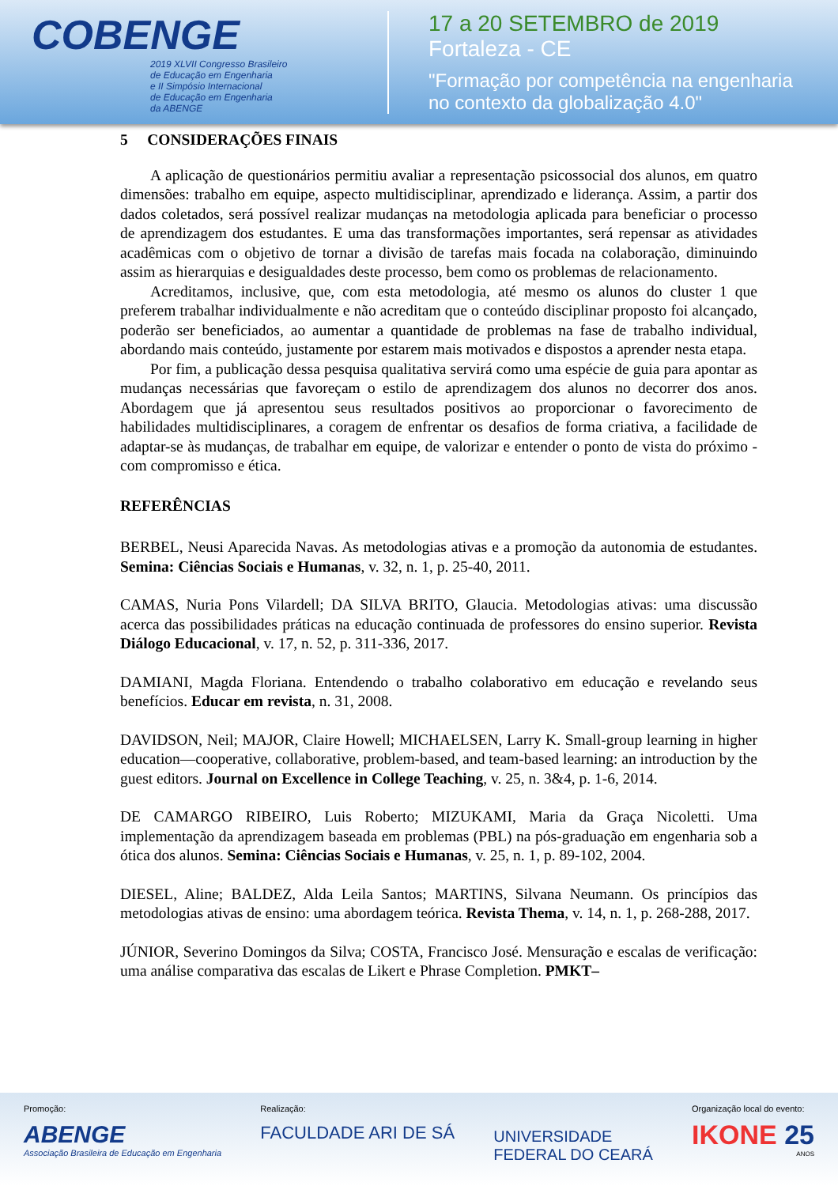COBENGE
2019 XLVII Congresso Brasileiro
de Educação em Engenharia
e II Simpósio Internacional
de Educação em Engenharia
da ABENGE
17 a 20 SETEMBRO de 2019
Fortaleza - CE
"Formação por competência na engenharia
no contexto da globalização 4.0"
5 CONSIDERAÇÕES FINAIS
A aplicação de questionários permitiu avaliar a representação psicossocial dos alunos, em quatro dimensões: trabalho em equipe, aspecto multidisciplinar, aprendizado e liderança. Assim, a partir dos dados coletados, será possível realizar mudanças na metodologia aplicada para beneficiar o processo de aprendizagem dos estudantes. E uma das transformações importantes, será repensar as atividades acadêmicas com o objetivo de tornar a divisão de tarefas mais focada na colaboração, diminuindo assim as hierarquias e desigualdades deste processo, bem como os problemas de relacionamento.
Acreditamos, inclusive, que, com esta metodologia, até mesmo os alunos do cluster 1 que preferem trabalhar individualmente e não acreditam que o conteúdo disciplinar proposto foi alcançado, poderão ser beneficiados, ao aumentar a quantidade de problemas na fase de trabalho individual, abordando mais conteúdo, justamente por estarem mais motivados e dispostos a aprender nesta etapa.
Por fim, a publicação dessa pesquisa qualitativa servirá como uma espécie de guia para apontar as mudanças necessárias que favoreçam o estilo de aprendizagem dos alunos no decorrer dos anos. Abordagem que já apresentou seus resultados positivos ao proporcionar o favorecimento de habilidades multidisciplinares, a coragem de enfrentar os desafios de forma criativa, a facilidade de adaptar-se às mudanças, de trabalhar em equipe, de valorizar e entender o ponto de vista do próximo - com compromisso e ética.
REFERÊNCIAS
BERBEL, Neusi Aparecida Navas. As metodologias ativas e a promoção da autonomia de estudantes. Semina: Ciências Sociais e Humanas, v. 32, n. 1, p. 25-40, 2011.
CAMAS, Nuria Pons Vilardell; DA SILVA BRITO, Glaucia. Metodologias ativas: uma discussão acerca das possibilidades práticas na educação continuada de professores do ensino superior. Revista Diálogo Educacional, v. 17, n. 52, p. 311-336, 2017.
DAMIANI, Magda Floriana. Entendendo o trabalho colaborativo em educação e revelando seus benefícios. Educar em revista, n. 31, 2008.
DAVIDSON, Neil; MAJOR, Claire Howell; MICHAELSEN, Larry K. Small-group learning in higher education—cooperative, collaborative, problem-based, and team-based learning: an introduction by the guest editors. Journal on Excellence in College Teaching, v. 25, n. 3&4, p. 1-6, 2014.
DE CAMARGO RIBEIRO, Luis Roberto; MIZUKAMI, Maria da Graça Nicoletti. Uma implementação da aprendizagem baseada em problemas (PBL) na pós-graduação em engenharia sob a ótica dos alunos. Semina: Ciências Sociais e Humanas, v. 25, n. 1, p. 89-102, 2004.
DIESEL, Aline; BALDEZ, Alda Leila Santos; MARTINS, Silvana Neumann. Os princípios das metodologias ativas de ensino: uma abordagem teórica. Revista Thema, v. 14, n. 1, p. 268-288, 2017.
JÚNIOR, Severino Domingos da Silva; COSTA, Francisco José. Mensuração e escalas de verificação: uma análise comparativa das escalas de Likert e Phrase Completion. PMKT–
Promoção:
ABENGE
Associação Brasileira de Educação em Engenharia
Realização:
FACULDADE ARI DE SÁ
UNIVERSIDADE
FEDERAL DO CEARÁ
Organização local do evento:
IKONE 25
ANOS